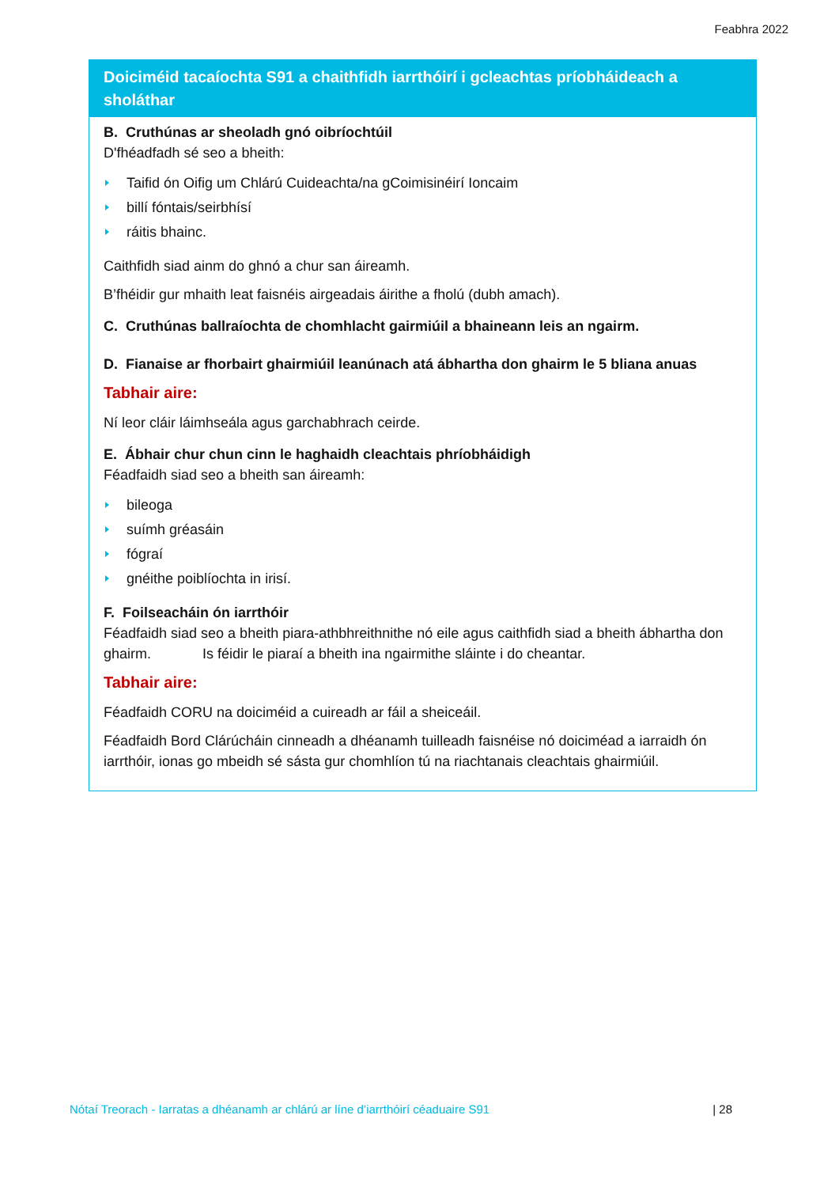Feabhra 2022
Doiciméid tacaíochta S91 a chaithfidh iarrthóirí i gcleachtas príobháideach a sholáthar
B. Cruthúnas ar sheoladh gnó oibríochtúil
D'fhéadfadh sé seo a bheith:
Taifid ón Oifig um Chlárú Cuideachta/na gCoimisinéirí Ioncaim
billí fóntais/seirbhísí
ráitis bhainc.
Caithfidh siad ainm do ghnó a chur san áireamh.
B’fhéidir gur mhaith leat faisnéis airgeadais áirithe a fholú (dubh amach).
C. Cruthúnas ballraíochta de chomhlacht gairmiúil a bhaineann leis an ngairm.
D. Fianaise ar fhorbairt ghairmiúil leanúnach atá ábhartha don ghairm le 5 bliana anuas
Tabhair aire:
Ní leor cláir láimhseála agus garchabhrach ceirde.
E. Ábhair chur chun cinn le haghaidh cleachtais phríobháidigh
Féadfaidh siad seo a bheith san áireamh:
bileoga
suímh gréasáin
fógraí
gnéithe poiblíochta in irisí.
F. Foilseacháin ón iarrthóir
Féadfaidh siad seo a bheith piara-athbhreithnithe nó eile agus caithfidh siad a bheith ábhartha don ghairm. Is féidir le piaraí a bheith ina ngairmithe sláinte i do cheantar.
Tabhair aire:
Féadfaidh CORU na doiciméid a cuireadh ar fáil a sheiceáil.
Féadfaidh Bord Clárúcháin cinneadh a dhéanamh tuilleadh faisnéise nó doiciméad a iarraidh ón iarrthóir, ionas go mbeidh sé sásta gur chomhlíon tú na riachtanais cleachtais ghairmiúil.
Nótaí Treorach - Iarratas a dhéanamh ar chlárú ar líne d’iarrthóirí céaduaire S91 | 28